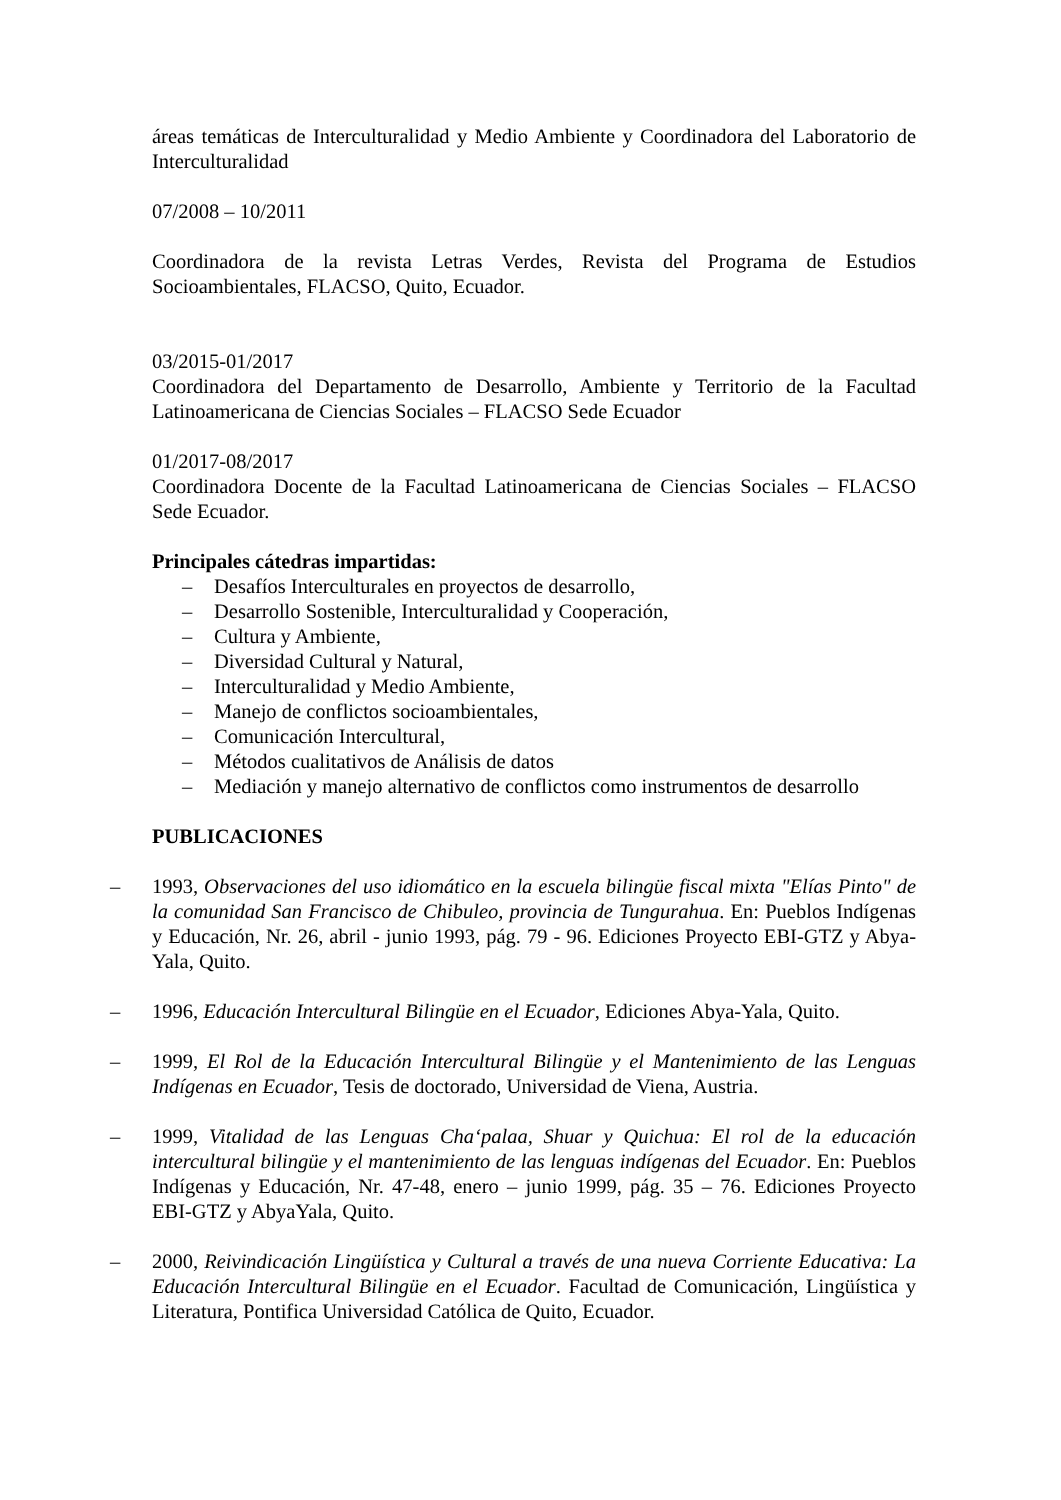áreas temáticas de Interculturalidad y Medio Ambiente y Coordinadora del Laboratorio de Interculturalidad
07/2008 – 10/2011
Coordinadora de la revista Letras Verdes, Revista del Programa de Estudios Socioambientales, FLACSO, Quito, Ecuador.
03/2015-01/2017
Coordinadora del Departamento de Desarrollo, Ambiente y Territorio de la Facultad Latinoamericana de Ciencias Sociales – FLACSO Sede Ecuador
01/2017-08/2017
Coordinadora Docente de la Facultad Latinoamericana de Ciencias Sociales – FLACSO Sede Ecuador.
Principales cátedras impartidas:
– Desafíos Interculturales en proyectos de desarrollo,
– Desarrollo Sostenible, Interculturalidad y Cooperación,
– Cultura y Ambiente,
– Diversidad Cultural y Natural,
– Interculturalidad y Medio Ambiente,
– Manejo de conflictos socioambientales,
– Comunicación Intercultural,
– Métodos cualitativos de Análisis de datos
– Mediación y manejo alternativo de conflictos como instrumentos de desarrollo
PUBLICACIONES
– 1993, Observaciones del uso idiomático en la escuela bilingüe fiscal mixta "Elías Pinto" de la comunidad San Francisco de Chibuleo, provincia de Tungurahua. En: Pueblos Indígenas y Educación, Nr. 26, abril - junio 1993, pág. 79 - 96. Ediciones Proyecto EBI-GTZ y Abya-Yala, Quito.
– 1996, Educación Intercultural Bilingüe en el Ecuador, Ediciones Abya-Yala, Quito.
– 1999, El Rol de la Educación Intercultural Bilingüe y el Mantenimiento de las Lenguas Indígenas en Ecuador, Tesis de doctorado, Universidad de Viena, Austria.
– 1999, Vitalidad de las Lenguas Cha‘palaa, Shuar y Quichua: El rol de la educación intercultural bilingüe y el mantenimiento de las lenguas indígenas del Ecuador. En: Pueblos Indígenas y Educación, Nr. 47-48, enero – junio 1999, pág. 35 – 76. Ediciones Proyecto EBI-GTZ y AbyaYala, Quito.
– 2000, Reivindicación Lingüística y Cultural a través de una nueva Corriente Educativa: La Educación Intercultural Bilingüe en el Ecuador. Facultad de Comunicación, Lingüística y Literatura, Pontifica Universidad Católica de Quito, Ecuador.